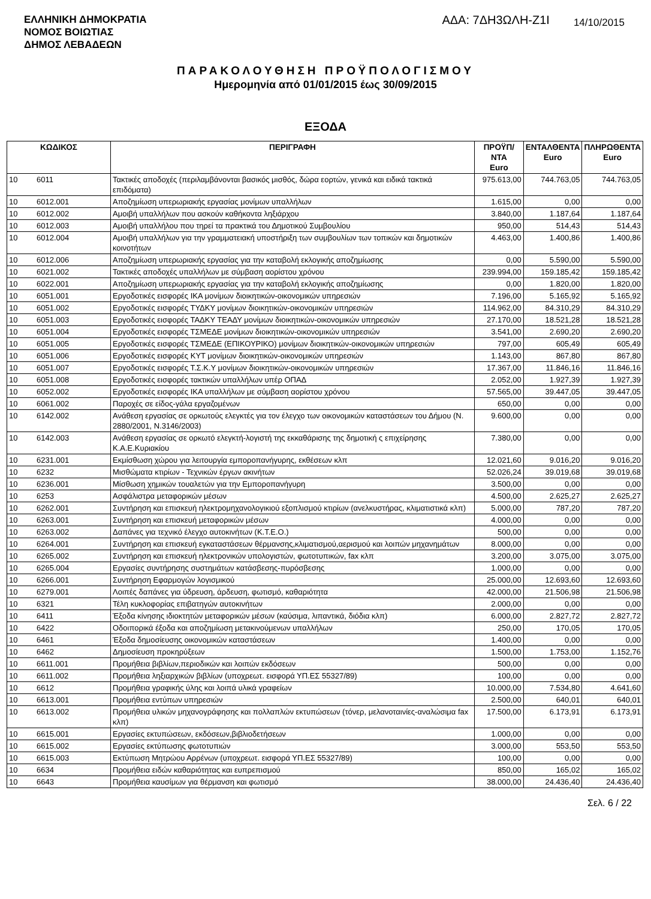ΕΛΛΗΝΙΚΗ ΔΗΜΟΚΡΑΤΙΑ
ΝΟΜΟΣ ΒΟΙΩΤΙΑΣ
ΔΗΜΟΣ ΛΕΒΑΔΕΩΝ
ΑΔΑ: 7ΔΗ3ΩΛΗ-Ζ1Ι
14/10/2015
ΠΑΡΑΚΟΛΟΥΘΗΣΗ ΠΡΟΫΠΟΛΟΓΙΣΜΟΥ
Ημερομηνία από 01/01/2015 έως 30/09/2015
ΕΞΟΔΑ
| ΚΩΔΙΚΟΣ | | ΠΕΡΙΓΡΑΦΗ | ΠΡΟΫΠ/ΝΤΑ Euro | ΕΝΤΑΛΘΕΝΤΑ Euro | ΠΛΗΡΩΘΕΝΤΑ Euro |
| --- | --- | --- | --- | --- | --- |
| 10 | 6011 | Τακτικές αποδοχές (περιλαμβάνονται βασικός μισθός, δώρα εορτών, γενικά και ειδικά τακτικά επιδόματα) | 975.613,00 | 744.763,05 | 744.763,05 |
| 10 | 6012.001 | Αποζημίωση υπερωριακής εργασίας μονίμων υπαλλήλων | 1.615,00 | 0,00 | 0,00 |
| 10 | 6012.002 | Αμοιβή υπαλλήλων που ασκούν καθήκοντα ληξιάρχου | 3.840,00 | 1.187,64 | 1.187,64 |
| 10 | 6012.003 | Αμοιβή υπαλλήλου που τηρεί τα πρακτικά του Δημοτικού Συμβουλίου | 950,00 | 514,43 | 514,43 |
| 10 | 6012.004 | Αμοιβή υπαλλήλων για την γραμματειακή υποστήριξη των συμβουλίων των τοπικών και δημοτικών κοινοτήτων | 4.463,00 | 1.400,86 | 1.400,86 |
| 10 | 6012.006 | Αποζημίωση υπερωριακής εργασίας για την καταβολή εκλογικής αποζημίωσης | 0,00 | 5.590,00 | 5.590,00 |
| 10 | 6021.002 | Τακτικές αποδοχές υπαλλήλων με σύμβαση αορίστου χρόνου | 239.994,00 | 159.185,42 | 159.185,42 |
| 10 | 6022.001 | Αποζημίωση υπερωριακής εργασίας για την καταβολή εκλογικής αποζημίωσης | 0,00 | 1.820,00 | 1.820,00 |
| 10 | 6051.001 | Εργοδοτικές εισφορές ΙΚΑ μονίμων διοικητικών-οικονομικών υπηρεσιών | 7.196,00 | 5.165,92 | 5.165,92 |
| 10 | 6051.002 | Εργοδοτικές εισφορές ΤΥΔΚΥ μονίμων διοικητικών-οικονομικών υπηρεσιών | 114.962,00 | 84.310,29 | 84.310,29 |
| 10 | 6051.003 | Εργοδοτικές εισφορές ΤΑΔΚΥ ΤΕΑΔΥ μονίμων διοικητικών-οικονομικών υπηρεσιών | 27.170,00 | 18.521,28 | 18.521,28 |
| 10 | 6051.004 | Εργοδοτικές εισφορές ΤΣΜΕΔΕ μονίμων διοικητικών-οικονομικών υπηρεσιών | 3.541,00 | 2.690,20 | 2.690,20 |
| 10 | 6051.005 | Εργοδοτικές εισφορές ΤΣΜΕΔΕ (ΕΠΙΚΟΥΡΙΚΟ) μονίμων διοικητικών-οικονομικών υπηρεσιών | 797,00 | 605,49 | 605,49 |
| 10 | 6051.006 | Εργοδοτικές εισφορές ΚΥΤ μονίμων διοικητικών-οικονομικών υπηρεσιών | 1.143,00 | 867,80 | 867,80 |
| 10 | 6051.007 | Εργοδοτικές εισφορές Τ.Σ.Κ.Υ μονίμων διοικητικών-οικονομικών υπηρεσιών | 17.367,00 | 11.846,16 | 11.846,16 |
| 10 | 6051.008 | Εργοδοτικές εισφορές τακτικών υπαλλήλων υπέρ ΟΠΑΔ | 2.052,00 | 1.927,39 | 1.927,39 |
| 10 | 6052.002 | Εργοδοτικές εισφορές ΙΚΑ υπαλλήλων με σύμβαση αορίστου χρόνου | 57.565,00 | 39.447,05 | 39.447,05 |
| 10 | 6061.002 | Παροχές σε είδος-γάλα εργαζομένων | 650,00 | 0,00 | 0,00 |
| 10 | 6142.002 | Ανάθεση εργασίας σε ορκωτούς ελεγκτές για τον έλεγχο των οικονομικών καταστάσεων του Δήμου (Ν. 2880/2001, Ν.3146/2003) | 9.600,00 | 0,00 | 0,00 |
| 10 | 6142.003 | Ανάθεση εργασίας σε ορκωτό ελεγκτή-λογιστή της εκκαθάρισης της δημοτική ς επιχείρησης Κ.Α.Ε.Κυριακίου | 7.380,00 | 0,00 | 0,00 |
| 10 | 6231.001 | Εκμίσθωση χώρου για λειτουργία εμποροπανήγυρης, εκθέσεων κλπ | 12.021,60 | 9.016,20 | 9.016,20 |
| 10 | 6232 | Μισθώματα κτιρίων - Τεχνικών έργων ακινήτων | 52.026,24 | 39.019,68 | 39.019,68 |
| 10 | 6236.001 | Μίσθωση χημικών τουαλετών για την Εμποροπανήγυρη | 3.500,00 | 0,00 | 0,00 |
| 10 | 6253 | Ασφάλιστρα μεταφορικών μέσων | 4.500,00 | 2.625,27 | 2.625,27 |
| 10 | 6262.001 | Συντήρηση και επισκευή ηλεκτρομηχανολογικιού εξοπλισμού κτιρίων (ανελκυστήρας, κλιματιστικά κλπ) | 5.000,00 | 787,20 | 787,20 |
| 10 | 6263.001 | Συντήρηση και επισκευή μεταφορικών μέσων | 4.000,00 | 0,00 | 0,00 |
| 10 | 6263.002 | Δαπάνες για τεχνικό έλεγχο αυτοκινήτων (Κ.Τ.Ε.Ο.) | 500,00 | 0,00 | 0,00 |
| 10 | 6264.001 | Συντήρηση και επισκευή εγκαταστάσεων θέρμανσης,κλιματισμού,αερισμού και λοιπών μηχανημάτων | 8.000,00 | 0,00 | 0,00 |
| 10 | 6265.002 | Συντήρηση και επισκευή ηλεκτρονικών υπολογιστών, φωτοτυπικών, fax κλπ | 3.200,00 | 3.075,00 | 3.075,00 |
| 10 | 6265.004 | Εργασίες συντήρησης συστημάτων κατάσβεσης-πυρόσβεσης | 1.000,00 | 0,00 | 0,00 |
| 10 | 6266.001 | Συντήρηση Εφαρμογών λογισμικού | 25.000,00 | 12.693,60 | 12.693,60 |
| 10 | 6279.001 | Λοιπές δαπάνες για ύδρευση, άρδευση, φωτισμό, καθαριότητα | 42.000,00 | 21.506,98 | 21.506,98 |
| 10 | 6321 | Τέλη κυκλοφορίας επιβατηγών αυτοκινήτων | 2.000,00 | 0,00 | 0,00 |
| 10 | 6411 | Έξοδα κίνησης ιδιοκτητών μεταφορικών μέσων (καύσιμα, λιπαντικά, διόδια κλπ) | 6.000,00 | 2.827,72 | 2.827,72 |
| 10 | 6422 | Οδοιπορικά έξοδα και αποζημίωση μετακινούμενων υπαλλήλων | 250,00 | 170,05 | 170,05 |
| 10 | 6461 | Έξοδα δημοσίευσης οικονομικών καταστάσεων | 1.400,00 | 0,00 | 0,00 |
| 10 | 6462 | Δημοσίευση προκηρύξεων | 1.500,00 | 1.753,00 | 1.152,76 |
| 10 | 6611.001 | Προμήθεια βιβλίων,περιοδικών και λοιπών εκδόσεων | 500,00 | 0,00 | 0,00 |
| 10 | 6611.002 | Προμήθεια ληξιαρχικών βιβλίων (υποχρεωτ. εισφορά ΥΠ.ΕΣ 55327/89) | 100,00 | 0,00 | 0,00 |
| 10 | 6612 | Προμήθεια γραφικής ύλης και λοιπά υλικά γραφείων | 10.000,00 | 7.534,80 | 4.641,60 |
| 10 | 6613.001 | Προμήθεια εντύπων υπηρεσιών | 2.500,00 | 640,01 | 640,01 |
| 10 | 6613.002 | Προμήθεια υλικών μηχανογράφησης και πολλαπλών εκτυπώσεων (τόνερ, μελανοταινίες-αναλώσιμα fax κλπ) | 17.500,00 | 6.173,91 | 6.173,91 |
| 10 | 6615.001 | Εργασίες εκτυπώσεων, εκδόσεων,βιβλιοδετήσεων | 1.000,00 | 0,00 | 0,00 |
| 10 | 6615.002 | Εργασίες εκτύπωσης φωτοτυπιών | 3.000,00 | 553,50 | 553,50 |
| 10 | 6615.003 | Εκτύπωση Μητρώου Αρρένων (υποχρεωτ. εισφορά ΥΠ.ΕΣ 55327/89) | 100,00 | 0,00 | 0,00 |
| 10 | 6634 | Προμήθεια ειδών καθαριότητας και ευπρεπισμού | 850,00 | 165,02 | 165,02 |
| 10 | 6643 | Προμήθεια καυσίμων για θέρμανση και φωτισμό | 38.000,00 | 24.436,40 | 24.436,40 |
Σελ. 6 / 22